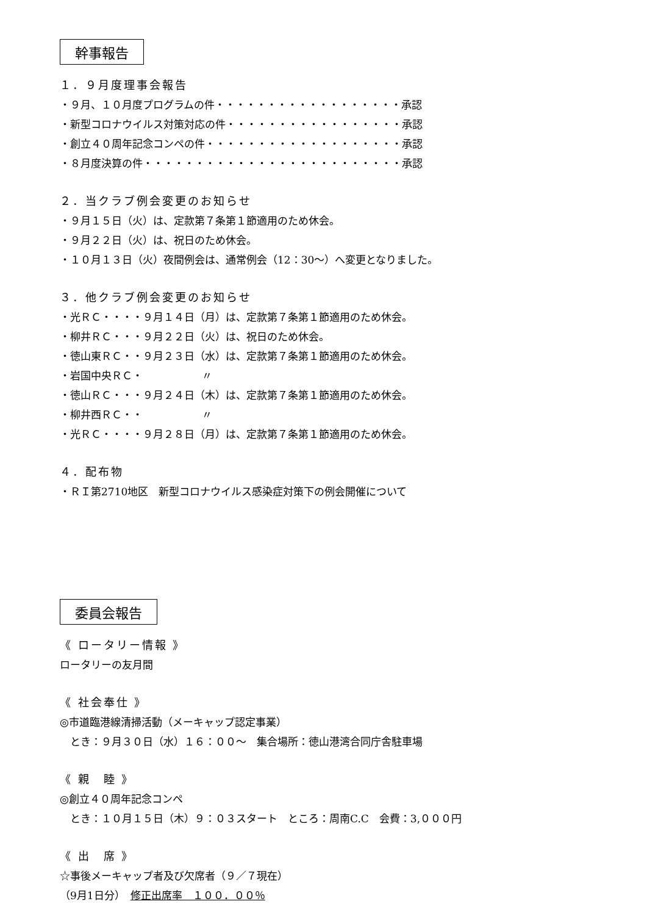幹事報告
１．９月度理事会報告
・９月、１０月度プログラムの件・・・・・・・・・・・・・・・・・・承認
・新型コロナウイルス対策対応の件・・・・・・・・・・・・・・・・・承認
・創立４０周年記念コンペの件・・・・・・・・・・・・・・・・・・・承認
・８月度決算の件・・・・・・・・・・・・・・・・・・・・・・・・・承認
２．当クラブ例会変更のお知らせ
・９月１５日（火）は、定款第７条第１節適用のため休会。
・９月２２日（火）は、祝日のため休会。
・１０月１３日（火）夜間例会は、通常例会（12：30～）へ変更となりました。
３．他クラブ例会変更のお知らせ
・光ＲＣ・・・・９月１４日（月）は、定款第７条第１節適用のため休会。
・柳井ＲＣ・・・９月２２日（火）は、祝日のため休会。
・徳山東ＲＣ・・９月２３日（水）は、定款第７条第１節適用のため休会。
・岩国中央ＲＣ・ 〃
・徳山ＲＣ・・・９月２４日（木）は、定款第７条第１節適用のため休会。
・柳井西ＲＣ・・ 〃
・光ＲＣ・・・・９月２８日（月）は、定款第７条第１節適用のため休会。
４．配布物
・ＲＩ第2710地区　新型コロナウイルス感染症対策下の例会開催について
委員会報告
《 ロータリー情報 》
ロータリーの友月間
《 社会奉仕 》
◎市道臨港線清掃活動（メーキャップ認定事業）
　とき：９月３０日（水）１６：００～　集合場所：徳山港湾合同庁舎駐車場
《 親　睦 》
◎創立４０周年記念コンペ
　とき：１０月１５日（木）９：０３スタート　ところ：周南C.C　会費：3,０００円
《 出　席 》
☆事後メーキャップ者及び欠席者（９／７現在）
（9月1日分）　修正出席率　１００．００％